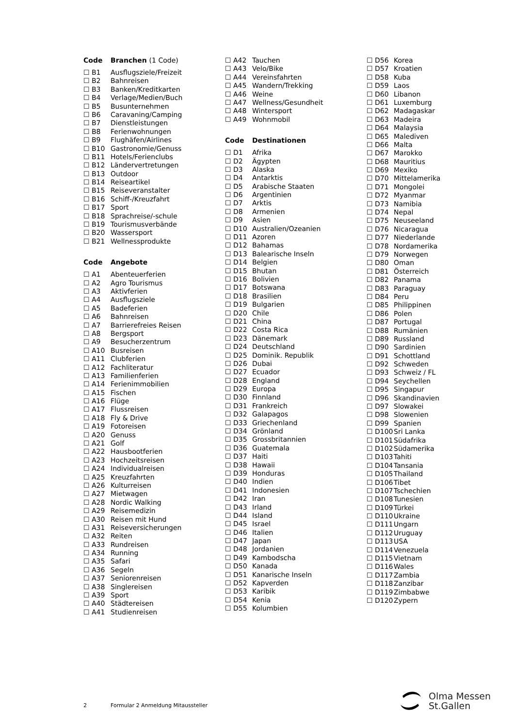Code Branchen (1 Code)
☐ B1 Ausflugsziele/Freizeit
☐ B2 Bahnreisen
☐ B3 Banken/Kreditkarten
☐ B4 Verlage/Medien/Buch
☐ B5 Busunternehmen
☐ B6 Caravaning/Camping
☐ B7 Dienstleistungen
☐ B8 Ferienwohnungen
☐ B9 Flughäfen/Airlines
☐ B10 Gastronomie/Genuss
☐ B11 Hotels/Ferienclubs
☐ B12 Ländervertretungen
☐ B13 Outdoor
☐ B14 Reiseartikel
☐ B15 Reiseveranstalter
☐ B16 Schiff-/Kreuzfahrt
☐ B17 Sport
☐ B18 Sprachreise/-schule
☐ B19 Tourismusverbände
☐ B20 Wassersport
☐ B21 Wellnessprodukte
Code Angebote
☐ A1 Abenteuerferien
☐ A2 Agro Tourismus
☐ A3 Aktivferien
☐ A4 Ausflugsziele
☐ A5 Badeferien
☐ A6 Bahnreisen
☐ A7 Barrierefreies Reisen
☐ A8 Bergsport
☐ A9 Besucherzentrum
☐ A10 Busreisen
☐ A11 Clubferien
☐ A12 Fachliteratur
☐ A13 Familienferien
☐ A14 Ferienimmobilien
☐ A15 Fischen
☐ A16 Flüge
☐ A17 Flussreisen
☐ A18 Fly & Drive
☐ A19 Fotoreisen
☐ A20 Genuss
☐ A21 Golf
☐ A22 Hausbootferien
☐ A23 Hochzeitsreisen
☐ A24 Individualreisen
☐ A25 Kreuzfahrten
☐ A26 Kulturreisen
☐ A27 Mietwagen
☐ A28 Nordic Walking
☐ A29 Reisemedizin
☐ A30 Reisen mit Hund
☐ A31 Reiseversicherungen
☐ A32 Reiten
☐ A33 Rundreisen
☐ A34 Running
☐ A35 Safari
☐ A36 Segeln
☐ A37 Seniorenreisen
☐ A38 Singlereisen
☐ A39 Sport
☐ A40 Städtereisen
☐ A41 Studienreisen
☐ A42 Tauchen
☐ A43 Velo/Bike
☐ A44 Vereinsfahrten
☐ A45 Wandern/Trekking
☐ A46 Weine
☐ A47 Wellness/Gesundheit
☐ A48 Wintersport
☐ A49 Wohnmobil
Code Destinationen
☐ D1 Afrika
☐ D2 Ägypten
☐ D3 Alaska
☐ D4 Antarktis
☐ D5 Arabische Staaten
☐ D6 Argentinien
☐ D7 Arktis
☐ D8 Armenien
☐ D9 Asien
☐ D10 Australien/Ozeanien
☐ D11 Azoren
☐ D12 Bahamas
☐ D13 Balearische Inseln
☐ D14 Belgien
☐ D15 Bhutan
☐ D16 Bolivien
☐ D17 Botswana
☐ D18 Brasilien
☐ D19 Bulgarien
☐ D20 Chile
☐ D21 China
☐ D22 Costa Rica
☐ D23 Dänemark
☐ D24 Deutschland
☐ D25 Dominik. Republik
☐ D26 Dubai
☐ D27 Ecuador
☐ D28 England
☐ D29 Europa
☐ D30 Finnland
☐ D31 Frankreich
☐ D32 Galapagos
☐ D33 Griechenland
☐ D34 Grönland
☐ D35 Grossbritannien
☐ D36 Guatemala
☐ D37 Haiti
☐ D38 Hawaii
☐ D39 Honduras
☐ D40 Indien
☐ D41 Indonesien
☐ D42 Iran
☐ D43 Irland
☐ D44 Island
☐ D45 Israel
☐ D46 Italien
☐ D47 Japan
☐ D48 Jordanien
☐ D49 Kambodscha
☐ D50 Kanada
☐ D51 Kanarische Inseln
☐ D52 Kapverden
☐ D53 Karibik
☐ D54 Kenia
☐ D55 Kolumbien
☐ D56 Korea
☐ D57 Kroatien
☐ D58 Kuba
☐ D59 Laos
☐ D60 Libanon
☐ D61 Luxemburg
☐ D62 Madagaskar
☐ D63 Madeira
☐ D64 Malaysia
☐ D65 Malediven
☐ D66 Malta
☐ D67 Marokko
☐ D68 Mauritius
☐ D69 Mexiko
☐ D70 Mittelamerika
☐ D71 Mongolei
☐ D72 Myanmar
☐ D73 Namibia
☐ D74 Nepal
☐ D75 Neuseeland
☐ D76 Nicaragua
☐ D77 Niederlande
☐ D78 Nordamerika
☐ D79 Norwegen
☐ D80 Oman
☐ D81 Österreich
☐ D82 Panama
☐ D83 Paraguay
☐ D84 Peru
☐ D85 Philippinen
☐ D86 Polen
☐ D87 Portugal
☐ D88 Rumänien
☐ D89 Russland
☐ D90 Sardinien
☐ D91 Schottland
☐ D92 Schweden
☐ D93 Schweiz / FL
☐ D94 Seychellen
☐ D95 Singapur
☐ D96 Skandinavien
☐ D97 Slowakei
☐ D98 Slowenien
☐ D99 Spanien
☐ D100 Sri Lanka
☐ D101 Südafrika
☐ D102 Südamerika
☐ D103 Tahiti
☐ D104 Tansania
☐ D105 Thailand
☐ D106 Tibet
☐ D107 Tschechien
☐ D108 Tunesien
☐ D109 Türkei
☐ D110 Ukraine
☐ D111 Ungarn
☐ D112 Uruguay
☐ D113 USA
☐ D114 Venezuela
☐ D115 Vietnam
☐ D116 Wales
☐ D117 Zambia
☐ D118 Zanzibar
☐ D119 Zimbabwe
☐ D120 Zypern
2 Formular 2 Anmeldung Mitaussteller
Olma Messen
St.Gallen